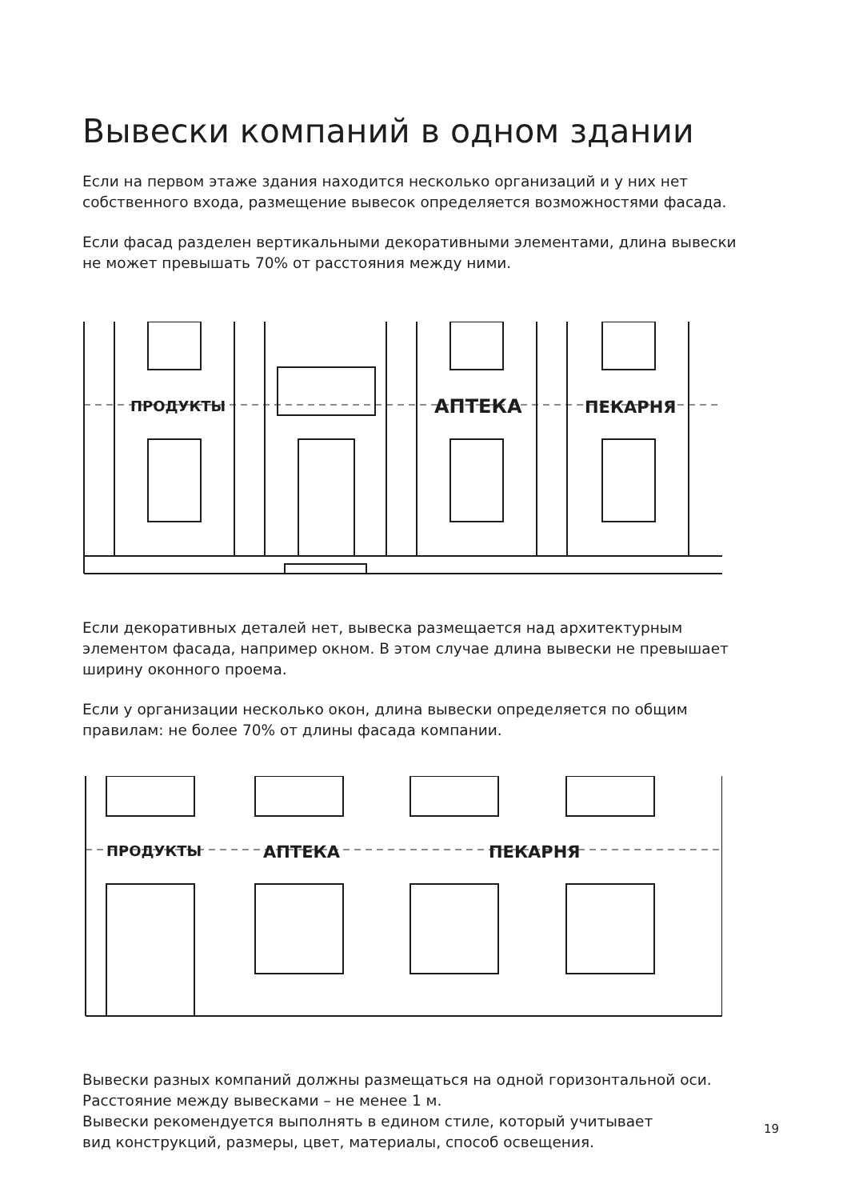Вывески компаний в одном здании
Если на первом этаже здания находится несколько организаций и у них нет собственного входа, размещение вывесок определяется возможностями фасада.
Если фасад разделен вертикальными декоративными элементами, длина вывески не может превышать 70% от расстояния между ними.
ПРОДУКТЫ
АПТЕКА
ПЕКАРНЯ
Если декоративных деталей нет, вывеска размещается над архитектурным элементом фасада, например окном. В этом случае длина вывески не превышает ширину оконного проема.
Если у организации несколько окон, длина вывески определяется по общим правилам: не более 70% от длины фасада компании.
ПРОДУКТЫ
АПТЕКА
ПЕКАРНЯ
Вывески разных компаний должны размещаться на одной горизонтальной оси.
Расстояние между вывесками – не менее 1 м.
Вывески рекомендуется выполнять в едином стиле, который учитывает
вид конструкций, размеры, цвет, материалы, способ освещения.
19